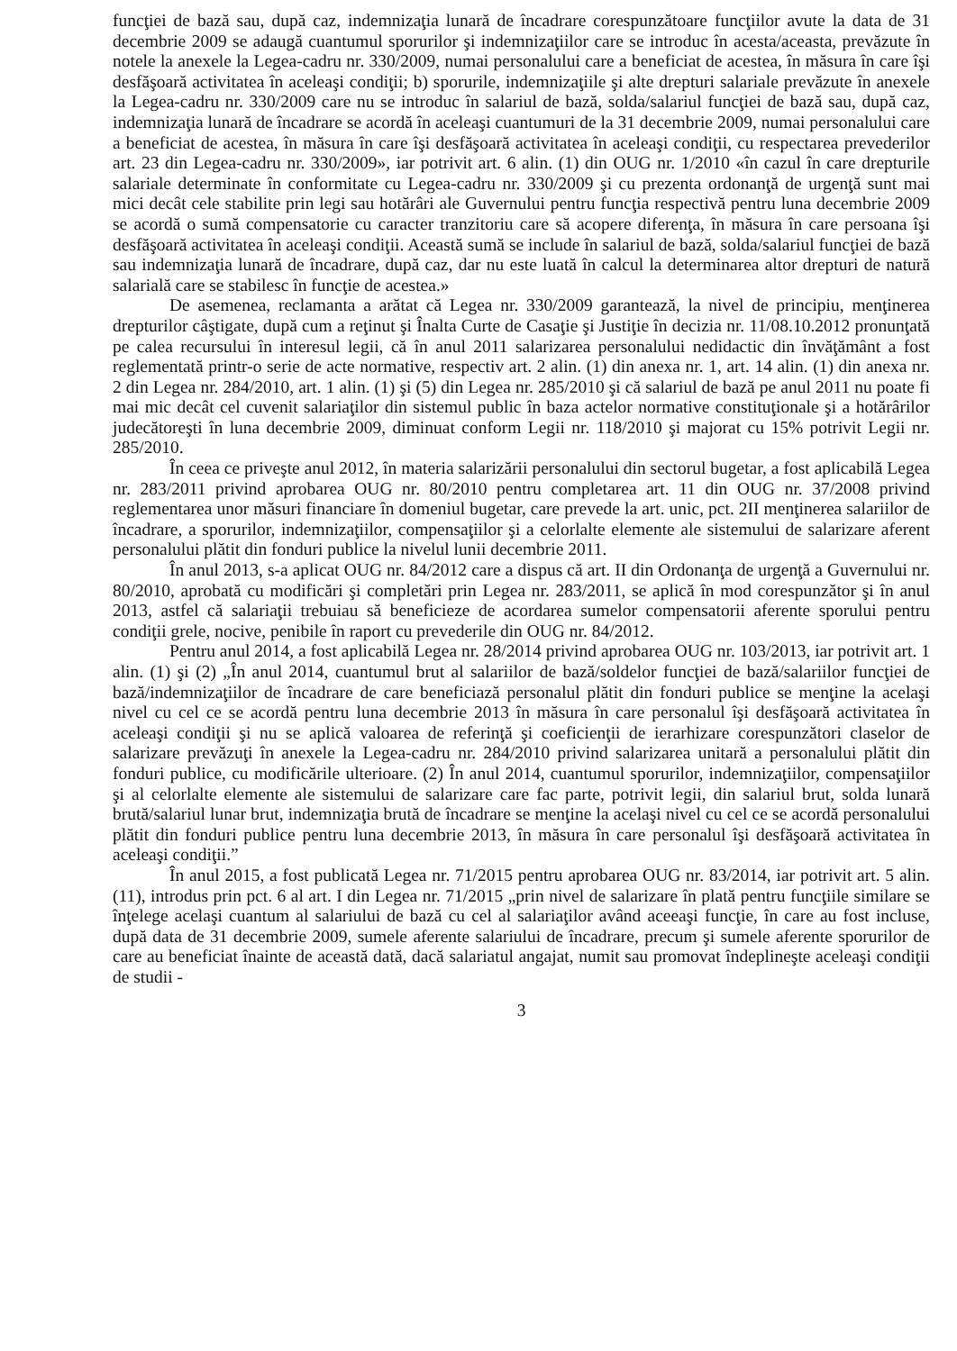funcţiei de bază sau, după caz, indemnizaţia lunară de încadrare corespunzătoare funcţiilor avute la data de 31 decembrie 2009 se adaugă cuantumul sporurilor şi indemnizaţiilor care se introduc în acesta/aceasta, prevăzute în notele la anexele la Legea-cadru nr. 330/2009, numai personalului care a beneficiat de acestea, în măsura în care îşi desfăşoară activitatea în aceleaşi condiţii; b) sporurile, indemnizaţiile şi alte drepturi salariale prevăzute în anexele la Legea-cadru nr. 330/2009 care nu se introduc în salariul de bază, solda/salariul funcţiei de bază sau, după caz, indemnizaţia lunară de încadrare se acordă în aceleaşi cuantumuri de la 31 decembrie 2009, numai personalului care a beneficiat de acestea, în măsura în care îşi desfăşoară activitatea în aceleaşi condiţii, cu respectarea prevederilor art. 23 din Legea-cadru nr. 330/2009», iar potrivit art. 6 alin. (1) din OUG nr. 1/2010 «în cazul în care drepturile salariale determinate în conformitate cu Legea-cadru nr. 330/2009 şi cu prezenta ordonanţă de urgenţă sunt mai mici decât cele stabilite prin legi sau hotărâri ale Guvernului pentru funcţia respectivă pentru luna decembrie 2009 se acordă o sumă compensatorie cu caracter tranzitoriu care să acopere diferenţa, în măsura în care persoana îşi desfăşoară activitatea în aceleaşi condiţii. Această sumă se include în salariul de bază, solda/salariul funcţiei de bază sau indemnizaţia lunară de încadrare, după caz, dar nu este luată în calcul la determinarea altor drepturi de natură salarială care se stabilesc în funcţie de acestea.»
De asemenea, reclamanta a arătat că Legea nr. 330/2009 garantează, la nivel de principiu, menţinerea drepturilor câştigate, după cum a reţinut şi Înalta Curte de Casaţie şi Justiţie în decizia nr. 11/08.10.2012 pronunţată pe calea recursului în interesul legii, că în anul 2011 salarizarea personalului nedidactic din învăţământ a fost reglementată printr-o serie de acte normative, respectiv art. 2 alin. (1) din anexa nr. 1, art. 14 alin. (1) din anexa nr. 2 din Legea nr. 284/2010, art. 1 alin. (1) şi (5) din Legea nr. 285/2010 şi că salariul de bază pe anul 2011 nu poate fi mai mic decât cel cuvenit salariaţilor din sistemul public în baza actelor normative constituţionale şi a hotărârilor judecătoreşti în luna decembrie 2009, diminuat conform Legii nr. 118/2010 şi majorat cu 15% potrivit Legii nr. 285/2010.
În ceea ce priveşte anul 2012, în materia salarizării personalului din sectorul bugetar, a fost aplicabilă Legea nr. 283/2011 privind aprobarea OUG nr. 80/2010 pentru completarea art. 11 din OUG nr. 37/2008 privind reglementarea unor măsuri financiare în domeniul bugetar, care prevede la art. unic, pct. 2II menţinerea salariilor de încadrare, a sporurilor, indemnizaţiilor, compensaţiilor şi a celorlalte elemente ale sistemului de salarizare aferent personalului plătit din fonduri publice la nivelul lunii decembrie 2011.
În anul 2013, s-a aplicat OUG nr. 84/2012 care a dispus că art. II din Ordonanţa de urgenţă a Guvernului nr. 80/2010, aprobată cu modificări şi completări prin Legea nr. 283/2011, se aplică în mod corespunzător şi în anul 2013, astfel că salariaţii trebuiau să beneficieze de acordarea sumelor compensatorii aferente sporului pentru condiţii grele, nocive, penibile în raport cu prevederile din OUG nr. 84/2012.
Pentru anul 2014, a fost aplicabilă Legea nr. 28/2014 privind aprobarea OUG nr. 103/2013, iar potrivit art. 1 alin. (1) şi (2) „În anul 2014, cuantumul brut al salariilor de bază/soldelor funcţiei de bază/salariilor funcţiei de bază/indemnizaţiilor de încadrare de care beneficiază personalul plătit din fonduri publice se menţine la acelaşi nivel cu cel ce se acordă pentru luna decembrie 2013 în măsura în care personalul îşi desfăşoară activitatea în aceleaşi condiţii şi nu se aplică valoarea de referinţă şi coeficienţii de ierarhizare corespunzători claselor de salarizare prevăzuţi în anexele la Legea-cadru nr. 284/2010 privind salarizarea unitară a personalului plătit din fonduri publice, cu modificările ulterioare. (2) În anul 2014, cuantumul sporurilor, indemnizaţiilor, compensaţiilor şi al celorlalte elemente ale sistemului de salarizare care fac parte, potrivit legii, din salariul brut, solda lunară brută/salariul lunar brut, indemnizaţia brută de încadrare se menţine la acelaşi nivel cu cel ce se acordă personalului plătit din fonduri publice pentru luna decembrie 2013, în măsura în care personalul îşi desfăşoară activitatea în aceleaşi condiţii.”
În anul 2015, a fost publicată Legea nr. 71/2015 pentru aprobarea OUG nr. 83/2014, iar potrivit art. 5 alin. (11), introdus prin pct. 6 al art. I din Legea nr. 71/2015 „prin nivel de salarizare în plată pentru funcţiile similare se înţelege acelaşi cuantum al salariului de bază cu cel al salariaţilor având aceeaşi funcţie, în care au fost incluse, după data de 31 decembrie 2009, sumele aferente salariului de încadrare, precum şi sumele aferente sporurilor de care au beneficiat înainte de această dată, dacă salariatul angajat, numit sau promovat îndeplineşte aceleaşi condiţii de studii -
3